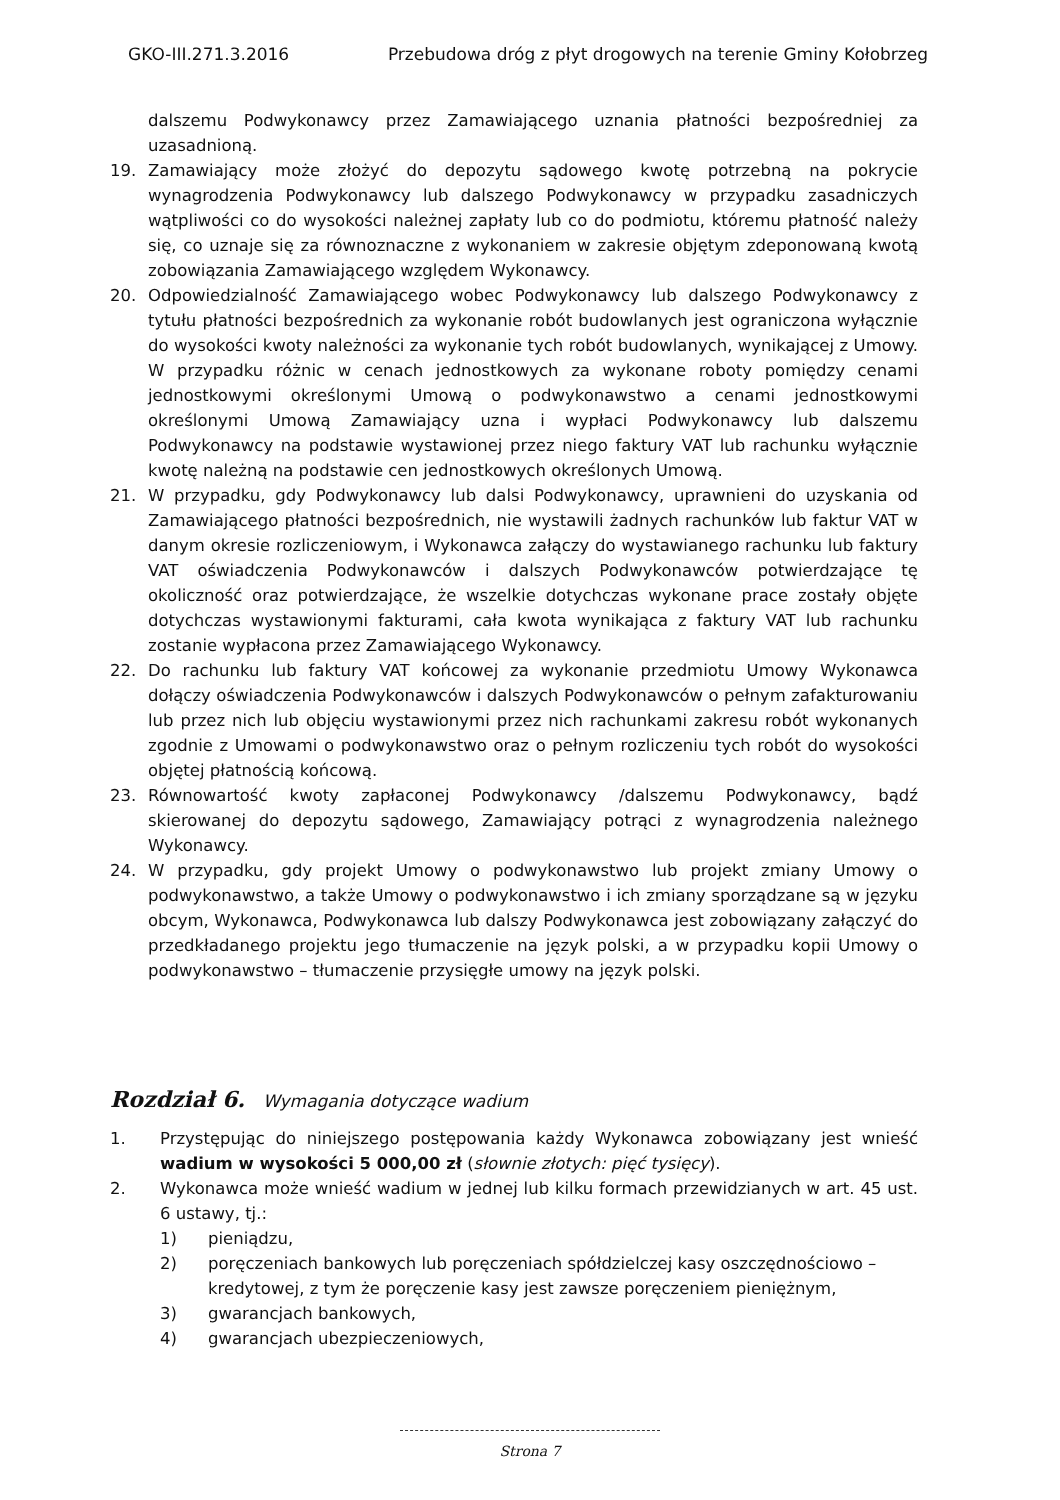GKO-III.271.3.2016 Przebudowa dróg z płyt drogowych na terenie Gminy Kołobrzeg
dalszemu Podwykonawcy przez Zamawiającego uznania płatności bezpośredniej za uzasadnioną.
19. Zamawiający może złożyć do depozytu sądowego kwotę potrzebną na pokrycie wynagrodzenia Podwykonawcy lub dalszego Podwykonawcy w przypadku zasadniczych wątpliwości co do wysokości należnej zapłaty lub co do podmiotu, któremu płatność należy się, co uznaje się za równoznaczne z wykonaniem w zakresie objętym zdeponowaną kwotą zobowiązania Zamawiającego względem Wykonawcy.
20. Odpowiedzialność Zamawiającego wobec Podwykonawcy lub dalszego Podwykonawcy z tytułu płatności bezpośrednich za wykonanie robót budowlanych jest ograniczona wyłącznie do wysokości kwoty należności za wykonanie tych robót budowlanych, wynikającej z Umowy. W przypadku różnic w cenach jednostkowych za wykonane roboty pomiędzy cenami jednostkowymi określonymi Umową o podwykonawstwo a cenami jednostkowymi określonymi Umową Zamawiający uzna i wypłaci Podwykonawcy lub dalszemu Podwykonawcy na podstawie wystawionej przez niego faktury VAT lub rachunku wyłącznie kwotę należną na podstawie cen jednostkowych określonych Umową.
21. W przypadku, gdy Podwykonawcy lub dalsi Podwykonawcy, uprawnieni do uzyskania od Zamawiającego płatności bezpośrednich, nie wystawili żadnych rachunków lub faktur VAT w danym okresie rozliczeniowym, i Wykonawca załączy do wystawianego rachunku lub faktury VAT oświadczenia Podwykonawców i dalszych Podwykonawców potwierdzające tę okoliczność oraz potwierdzające, że wszelkie dotychczas wykonane prace zostały objęte dotychczas wystawionymi fakturami, cała kwota wynikająca z faktury VAT lub rachunku zostanie wypłacona przez Zamawiającego Wykonawcy.
22. Do rachunku lub faktury VAT końcowej za wykonanie przedmiotu Umowy Wykonawca dołączy oświadczenia Podwykonawców i dalszych Podwykonawców o pełnym zafakturowaniu lub przez nich lub objęciu wystawionymi przez nich rachunkami zakresu robót wykonanych zgodnie z Umowami o podwykonawstwo oraz o pełnym rozliczeniu tych robót do wysokości objętej płatnością końcową.
23. Równowartość kwoty zapłaconej Podwykonawcy /dalszemu Podwykonawcy, bądź skierowanej do depozytu sądowego, Zamawiający potrąci z wynagrodzenia należnego Wykonawcy.
24. W przypadku, gdy projekt Umowy o podwykonawstwo lub projekt zmiany Umowy o podwykonawstwo, a także Umowy o podwykonawstwo i ich zmiany sporządzane są w języku obcym, Wykonawca, Podwykonawca lub dalszy Podwykonawca jest zobowiązany załączyć do przedkładanego projektu jego tłumaczenie na język polski, a w przypadku kopii Umowy o podwykonawstwo – tłumaczenie przysięgłe umowy na język polski.
Rozdział 6. Wymagania dotyczące wadium
1. Przystępując do niniejszego postępowania każdy Wykonawca zobowiązany jest wnieść wadium w wysokości 5 000,00 zł (słownie złotych: pięć tysięcy).
2. Wykonawca może wnieść wadium w jednej lub kilku formach przewidzianych w art. 45 ust. 6 ustawy, tj.:
1) pieniądzu,
2) poręczeniach bankowych lub poręczeniach spółdzielczej kasy oszczędnościowo – kredytowej, z tym że poręczenie kasy jest zawsze poręczeniem pieniężnym,
3) gwarancjach bankowych,
4) gwarancjach ubezpieczeniowych,
Strona 7